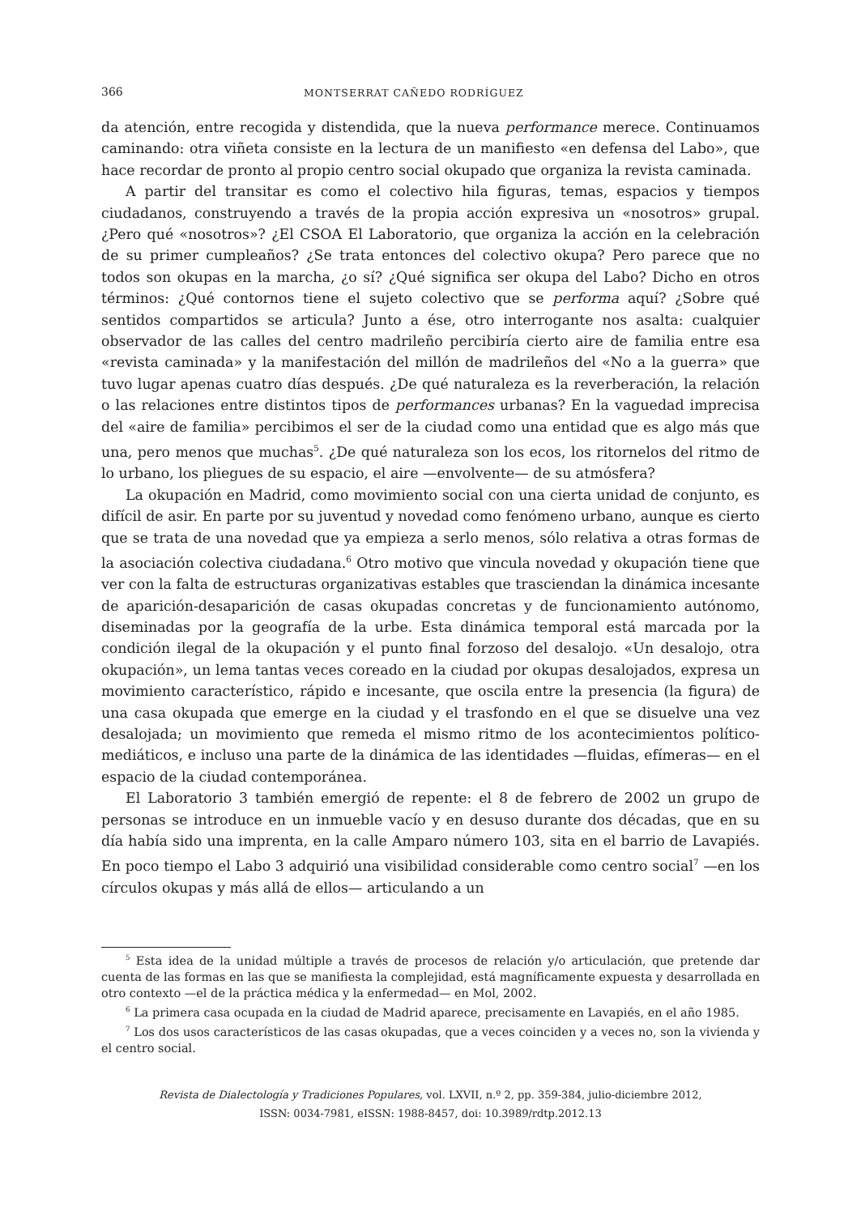366 MONTSERRAT CAÑEDO RODRÍGUEZ
da atención, entre recogida y distendida, que la nueva performance merece. Continuamos caminando: otra viñeta consiste en la lectura de un manifiesto «en defensa del Labo», que hace recordar de pronto al propio centro social okupado que organiza la revista caminada.
A partir del transitar es como el colectivo hila figuras, temas, espacios y tiempos ciudadanos, construyendo a través de la propia acción expresiva un «nosotros» grupal. ¿Pero qué «nosotros»? ¿El CSOA El Laboratorio, que organiza la acción en la celebración de su primer cumpleaños? ¿Se trata entonces del colectivo okupa? Pero parece que no todos son okupas en la marcha, ¿o sí? ¿Qué significa ser okupa del Labo? Dicho en otros términos: ¿Qué contornos tiene el sujeto colectivo que se performa aquí? ¿Sobre qué sentidos compartidos se articula? Junto a ése, otro interrogante nos asalta: cualquier observador de las calles del centro madrileño percibiría cierto aire de familia entre esa «revista caminada» y la manifestación del millón de madrileños del «No a la guerra» que tuvo lugar apenas cuatro días después. ¿De qué naturaleza es la reverberación, la relación o las relaciones entre distintos tipos de performances urbanas? En la vaguedad imprecisa del «aire de familia» percibimos el ser de la ciudad como una entidad que es algo más que una, pero menos que muchas<sup>5</sup>. ¿De qué naturaleza son los ecos, los ritornelos del ritmo de lo urbano, los pliegues de su espacio, el aire —envolvente— de su atmósfera?
La okupación en Madrid, como movimiento social con una cierta unidad de conjunto, es difícil de asir. En parte por su juventud y novedad como fenómeno urbano, aunque es cierto que se trata de una novedad que ya empieza a serlo menos, sólo relativa a otras formas de la asociación colectiva ciudadana.<sup>6</sup> Otro motivo que vincula novedad y okupación tiene que ver con la falta de estructuras organizativas estables que trasciendan la dinámica incesante de aparición-desaparición de casas okupadas concretas y de funcionamiento autónomo, diseminadas por la geografía de la urbe. Esta dinámica temporal está marcada por la condición ilegal de la okupación y el punto final forzoso del desalojo. «Un desalojo, otra okupación», un lema tantas veces coreado en la ciudad por okupas desalojados, expresa un movimiento característico, rápido e incesante, que oscila entre la presencia (la figura) de una casa okupada que emerge en la ciudad y el trasfondo en el que se disuelve una vez desalojada; un movimiento que remeda el mismo ritmo de los acontecimientos político-mediáticos, e incluso una parte de la dinámica de las identidades —fluidas, efímeras— en el espacio de la ciudad contemporánea.
El Laboratorio 3 también emergió de repente: el 8 de febrero de 2002 un grupo de personas se introduce en un inmueble vacío y en desuso durante dos décadas, que en su día había sido una imprenta, en la calle Amparo número 103, sita en el barrio de Lavapiés. En poco tiempo el Labo 3 adquirió una visibilidad considerable como centro social<sup>7</sup> —en los círculos okupas y más allá de ellos— articulando a un
<sup>5</sup> Esta idea de la unidad múltiple a través de procesos de relación y/o articulación, que pretende dar cuenta de las formas en las que se manifiesta la complejidad, está magníficamente expuesta y desarrollada en otro contexto —el de la práctica médica y la enfermedad— en Mol, 2002.
<sup>6</sup> La primera casa ocupada en la ciudad de Madrid aparece, precisamente en Lavapiés, en el año 1985.
<sup>7</sup> Los dos usos característicos de las casas okupadas, que a veces coinciden y a veces no, son la vivienda y el centro social.
Revista de Dialectología y Tradiciones Populares, vol. LXVII, n.º 2, pp. 359-384, julio-diciembre 2012,
ISSN: 0034-7981, eISSN: 1988-8457, doi: 10.3989/rdtp.2012.13